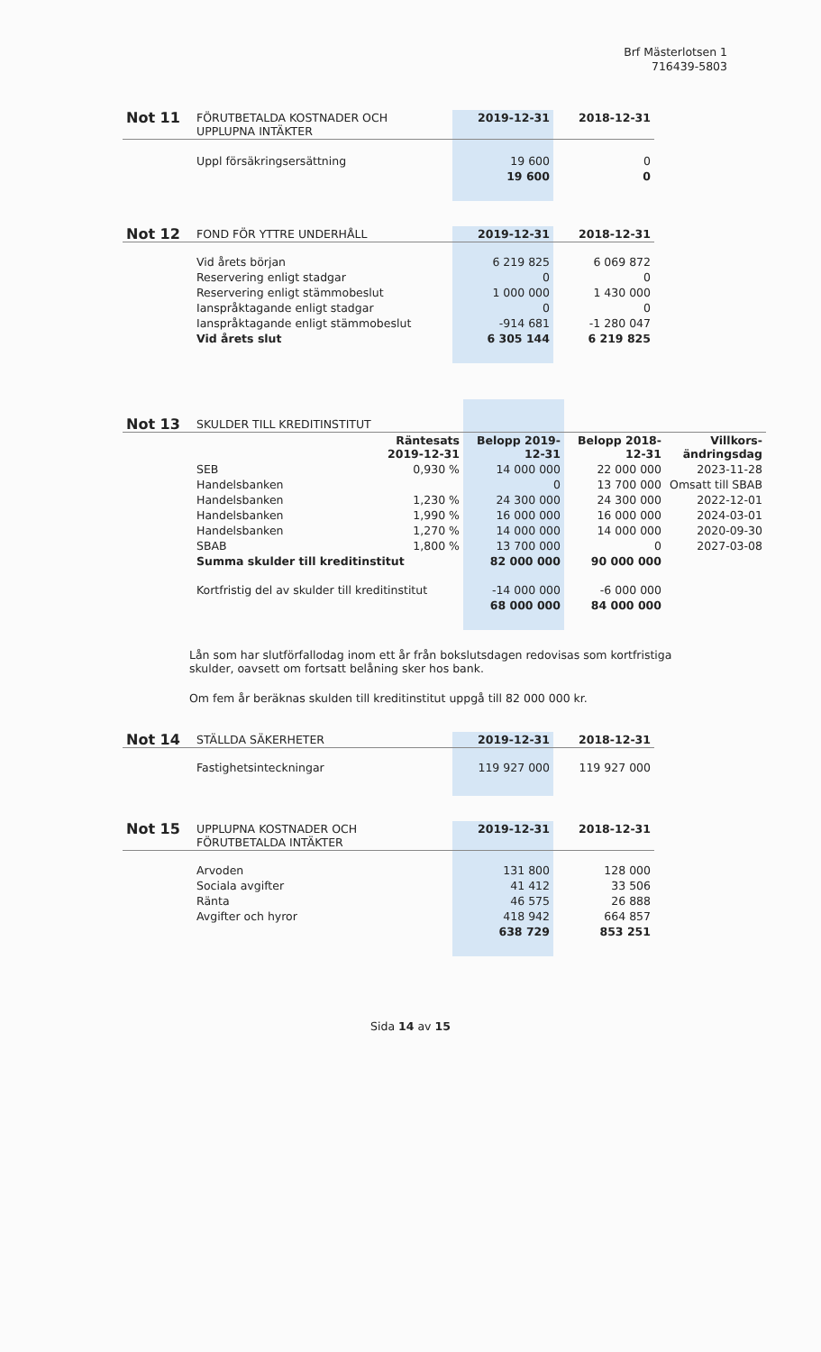Brf Mästerlotsen 1
716439-5803
| Not 11 | FÖRUTBETALDA KOSTNADER OCH UPPLUPNA INTÄKTER | 2019-12-31 | 2018-12-31 |
| | Uppl försäkringsersättning | 19 600 | 0 |
| | | 19 600 | 0 |
| Not 12 | FOND FÖR YTTRE UNDERHÅLL | 2019-12-31 | 2018-12-31 |
| | Vid årets början | 6 219 825 | 6 069 872 |
| | Reservering enligt stadgar | 0 | 0 |
| | Reservering enligt stämmobeslut | 1 000 000 | 1 430 000 |
| | Ianspråktagande enligt stadgar | 0 | 0 |
| | Ianspråktagande enligt stämmobeslut | -914 681 | -1 280 047 |
| | Vid årets slut | 6 305 144 | 6 219 825 |
| Not 13 | SKULDER TILL KREDITINSTITUT | | | | |
| | | Räntesats 2019-12-31 | Belopp 2019-12-31 | Belopp 2018-12-31 | Villkors-ändringsdag |
| | SEB | 0,930 % | 14 000 000 | 22 000 000 | 2023-11-28 |
| | Handelsbanken | | 0 | 13 700 000 | Omsatt till SBAB |
| | Handelsbanken | 1,230 % | 24 300 000 | 24 300 000 | 2022-12-01 |
| | Handelsbanken | 1,990 % | 16 000 000 | 16 000 000 | 2024-03-01 |
| | Handelsbanken | 1,270 % | 14 000 000 | 14 000 000 | 2020-09-30 |
| | SBAB | 1,800 % | 13 700 000 | 0 | 2027-03-08 |
| | Summa skulder till kreditinstitut | | 82 000 000 | 90 000 000 | |
| | Kortfristig del av skulder till kreditinstitut | | -14 000 000 | -6 000 000 | |
| | | | 68 000 000 | 84 000 000 | |
Lån som har slutförfallodag inom ett år från bokslutsdagen redovisas som kortfristiga skulder, oavsett om fortsatt belåning sker hos bank.
Om fem år beräknas skulden till kreditinstitut uppgå till 82 000 000 kr.
| Not 14 | STÄLLDA SÄKERHETER | 2019-12-31 | 2018-12-31 |
| | Fastighetsinteckningar | 119 927 000 | 119 927 000 |
| Not 15 | UPPLUPNA KOSTNADER OCH FÖRUTBETALDA INTÄKTER | 2019-12-31 | 2018-12-31 |
| | Arvoden | 131 800 | 128 000 |
| | Sociala avgifter | 41 412 | 33 506 |
| | Ränta | 46 575 | 26 888 |
| | Avgifter och hyror | 418 942 | 664 857 |
| | | 638 729 | 853 251 |
Sida 14 av 15